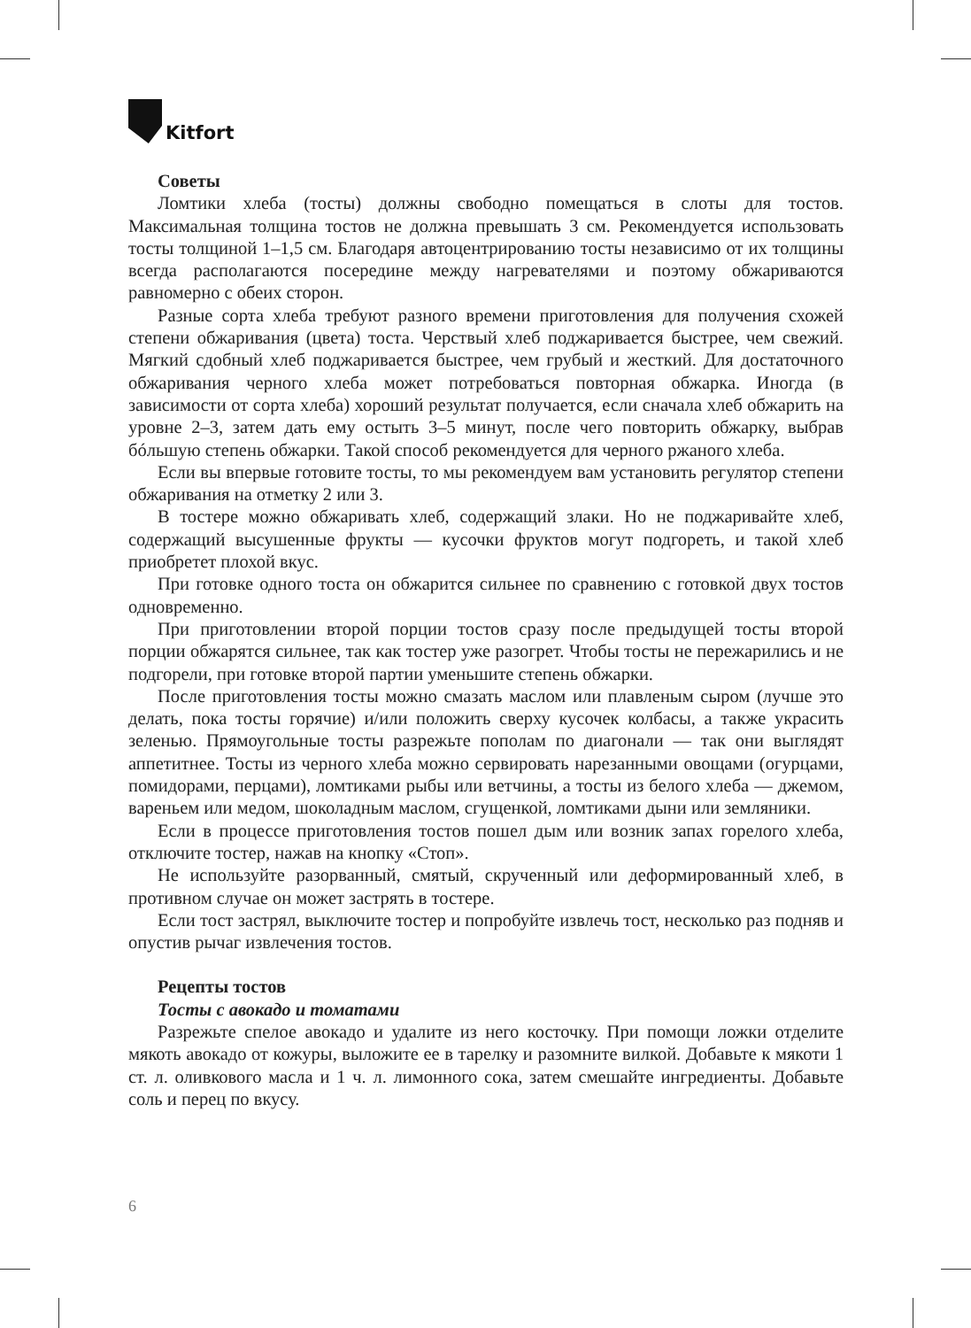Kitfort
Советы
Ломтики хлеба (тосты) должны свободно помещаться в слоты для тостов. Максимальная толщина тостов не должна превышать 3 см. Рекомендуется использовать тосты толщиной 1–1,5 см. Благодаря автоцентрированию тосты независимо от их толщины всегда располагаются посередине между нагревателями и поэтому обжариваются равномерно с обеих сторон.
Разные сорта хлеба требуют разного времени приготовления для получения схожей степени обжаривания (цвета) тоста. Черствый хлеб поджаривается быстрее, чем свежий. Мягкий сдобный хлеб поджаривается быстрее, чем грубый и жесткий. Для достаточного обжаривания черного хлеба может потребоваться повторная обжарка. Иногда (в зависимости от сорта хлеба) хороший результат получается, если сначала хлеб обжарить на уровне 2–3, затем дать ему остыть 3–5 минут, после чего повторить обжарку, выбрав бóльшую степень обжарки. Такой способ рекомендуется для черного ржаного хлеба.
Если вы впервые готовите тосты, то мы рекомендуем вам установить регулятор степени обжаривания на отметку 2 или 3.
В тостере можно обжаривать хлеб, содержащий злаки. Но не поджаривайте хлеб, содержащий высушенные фрукты — кусочки фруктов могут подгореть, и такой хлеб приобретет плохой вкус.
При готовке одного тоста он обжарится сильнее по сравнению с готовкой двух тостов одновременно.
При приготовлении второй порции тостов сразу после предыдущей тосты второй порции обжарятся сильнее, так как тостер уже разогрет. Чтобы тосты не пережарились и не подгорели, при готовке второй партии уменьшите степень обжарки.
После приготовления тосты можно смазать маслом или плавленым сыром (лучше это делать, пока тосты горячие) и/или положить сверху кусочек колбасы, а также украсить зеленью. Прямоугольные тосты разрежьте пополам по диагонали — так они выглядят аппетитнее. Тосты из черного хлеба можно сервировать нарезанными овощами (огурцами, помидорами, перцами), ломтиками рыбы или ветчины, а тосты из белого хлеба — джемом, вареньем или медом, шоколадным маслом, сгущенкой, ломтиками дыни или земляники.
Если в процессе приготовления тостов пошел дым или возник запах горелого хлеба, отключите тостер, нажав на кнопку «Стоп».
Не используйте разорванный, смятый, скрученный или деформированный хлеб, в противном случае он может застрять в тостере.
Если тост застрял, выключите тостер и попробуйте извлечь тост, несколько раз подняв и опустив рычаг извлечения тостов.
Рецепты тостов
Тосты с авокадо и томатами
Разрежьте спелое авокадо и удалите из него косточку. При помощи ложки отделите мякоть авокадо от кожуры, выложите ее в тарелку и разомните вилкой. Добавьте к мякоти 1 ст. л. оливкового масла и 1 ч. л. лимонного сока, затем смешайте ингредиенты. Добавьте соль и перец по вкусу.
6